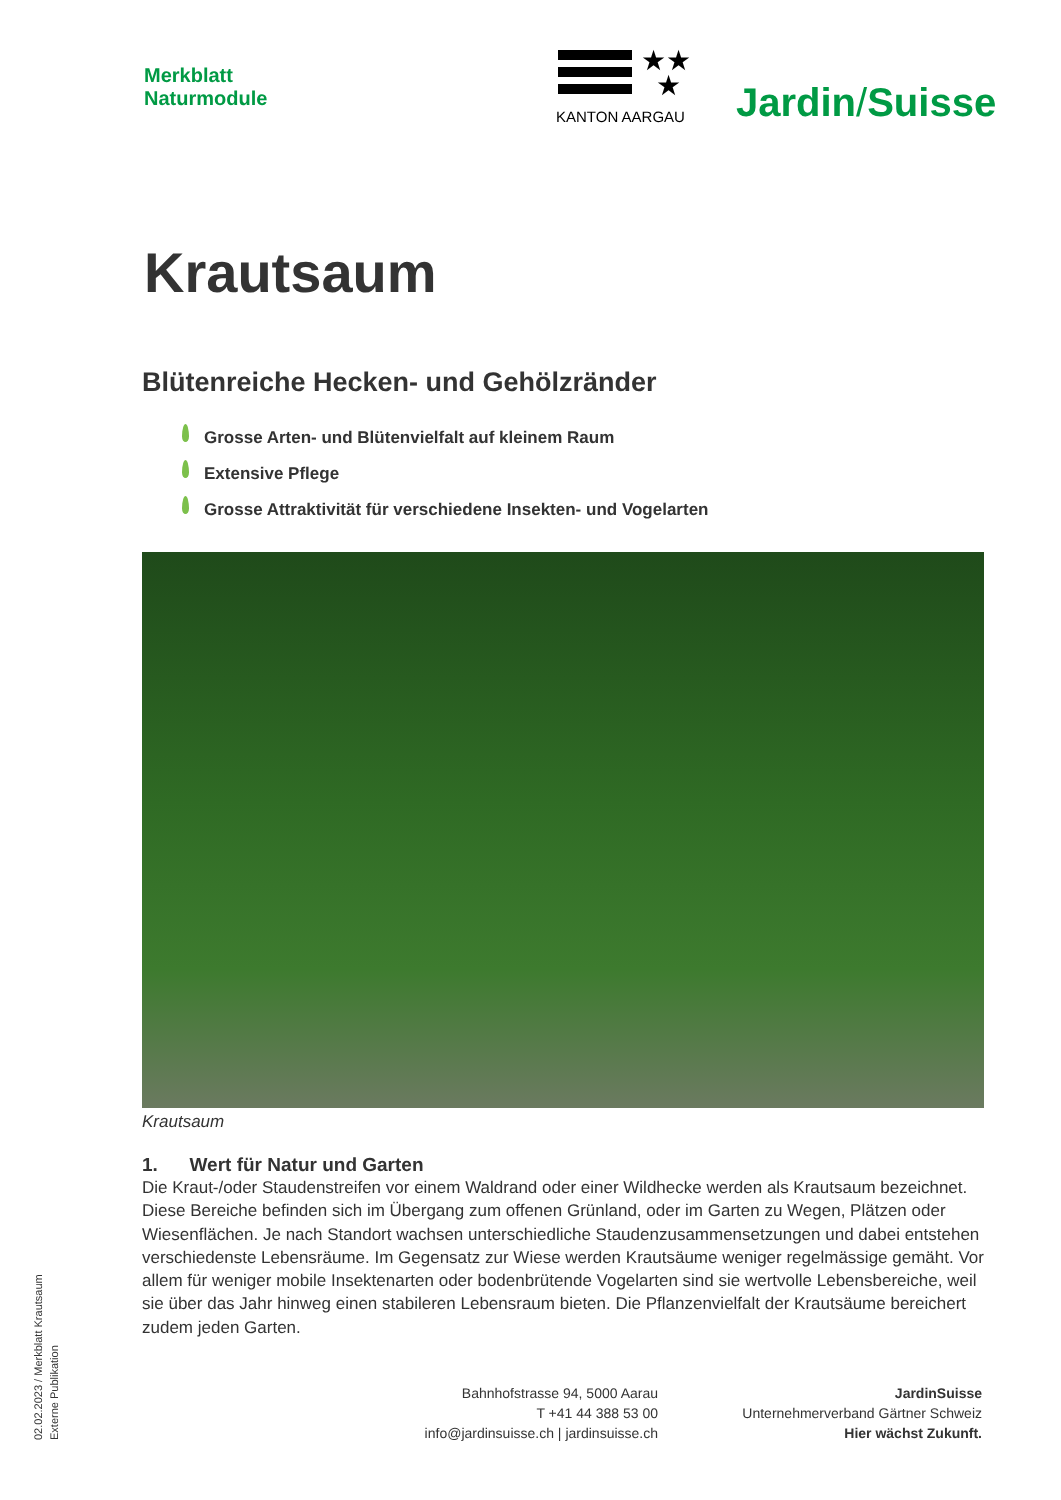Merkblatt
Naturmodule
★★
★
KANTON AARGAU
Jardin/Suisse
Krautsaum
Blütenreiche Hecken- und Gehölzränder
Grosse Arten- und Blütenvielfalt auf kleinem Raum
Extensive Pflege
Grosse Attraktivität für verschiedene Insekten- und Vogelarten
Krautsaum
1. Wert für Natur und Garten
Die Kraut-/oder Staudenstreifen vor einem Waldrand oder einer Wildhecke werden als Krautsaum bezeichnet. Diese Bereiche befinden sich im Übergang zum offenen Grünland, oder im Garten zu Wegen, Plätzen oder Wiesenflächen. Je nach Standort wachsen unterschiedliche Staudenzusammensetzungen und dabei entstehen verschiedenste Lebensräume. Im Gegensatz zur Wiese werden Krautsäume weniger regelmässige gemäht. Vor allem für weniger mobile Insektenarten oder bodenbrütende Vogelarten sind sie wertvolle Lebensbereiche, weil sie über das Jahr hinweg einen stabileren Lebensraum bieten. Die Pflanzenvielfalt der Krautsäume bereichert zudem jeden Garten.
02.02.2023 / Merkblatt Krautsaum
Externe Publikation
Bahnhofstrasse 94, 5000 Aarau
T +41 44 388 53 00
info@jardinsuisse.ch | jardinsuisse.ch
JardinSuisse
Unternehmerverband Gärtner Schweiz
Hier wächst Zukunft.